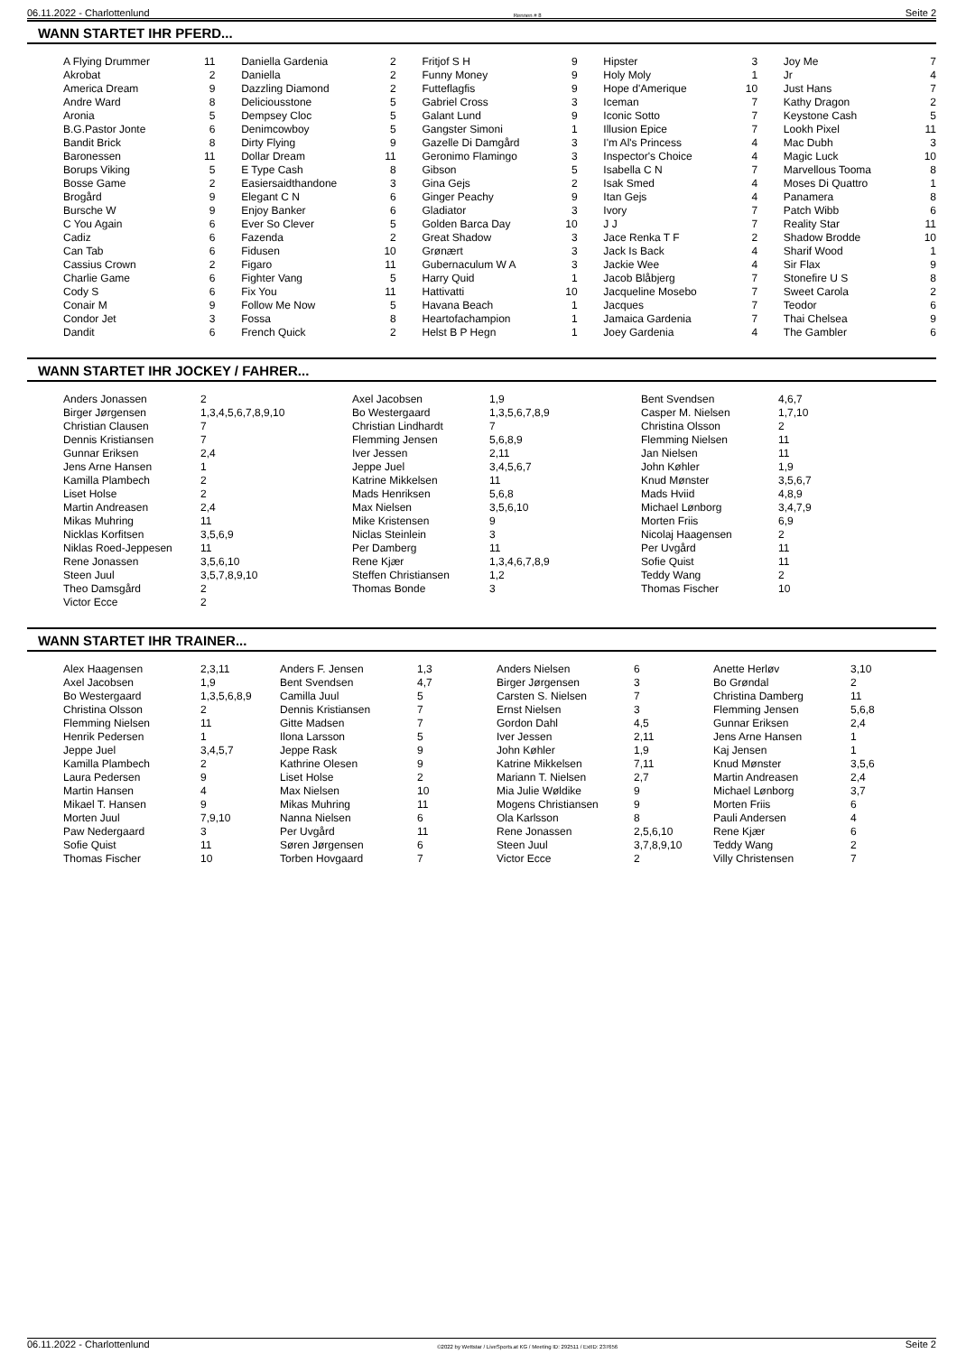06.11.2022 - Charlottenlund Rennen # 8 Seite 2
WANN STARTET IHR PFERD...
| A Flying Drummer | 11 | | Daniella Gardenia | 2 | | Fritjof S H | 9 | | Hipster | 3 | | Joy Me | 7 |
| Akrobat | 2 | | Daniella | 2 | | Funny Money | 9 | | Holy Moly | 1 | | Jr | 4 |
| America Dream | 9 | | Dazzling Diamond | 2 | | Futteflagfis | 9 | | Hope d'Amerique | 10 | | Just Hans | 7 |
| Andre Ward | 8 | | Deliciousstone | 5 | | Gabriel Cross | 3 | | Iceman | 7 | | Kathy Dragon | 2 |
| Aronia | 5 | | Dempsey Cloc | 5 | | Galant Lund | 9 | | Iconic Sotto | 7 | | Keystone Cash | 5 |
| B.G.Pastor Jonte | 6 | | Denimcowboy | 5 | | Gangster Simoni | 1 | | Illusion Epice | 7 | | Lookh Pixel | 11 |
| Bandit Brick | 8 | | Dirty Flying | 9 | | Gazelle Di Damgård | 3 | | I'm Al's Princess | 4 | | Mac Dubh | 3 |
| Baronessen | 11 | | Dollar Dream | 11 | | Geronimo Flamingo | 3 | | Inspector's Choice | 4 | | Magic Luck | 10 |
| Borups Viking | 5 | | E Type Cash | 8 | | Gibson | 5 | | Isabella C N | 7 | | Marvellous Tooma | 8 |
| Bosse Game | 2 | | Easiersaidthandone | 3 | | Gina Gejs | 2 | | Isak Smed | 4 | | Moses Di Quattro | 1 |
| Brogård | 9 | | Elegant C N | 6 | | Ginger Peachy | 9 | | Itan Gejs | 4 | | Panamera | 8 |
| Bursche W | 9 | | Enjoy Banker | 6 | | Gladiator | 3 | | Ivory | 7 | | Patch Wibb | 6 |
| C You Again | 6 | | Ever So Clever | 5 | | Golden Barca Day | 10 | | J J | 7 | | Reality Star | 11 |
| Cadiz | 6 | | Fazenda | 2 | | Great Shadow | 3 | | Jace Renka T F | 2 | | Shadow Brodde | 10 |
| Can Tab | 6 | | Fidusen | 10 | | Grønært | 3 | | Jack Is Back | 4 | | Sharif Wood | 1 |
| Cassius Crown | 2 | | Figaro | 11 | | Gubernaculum W A | 3 | | Jackie Wee | 4 | | Sir Flax | 9 |
| Charlie Game | 6 | | Fighter Vang | 5 | | Harry Quid | 1 | | Jacob Blåbjerg | 7 | | Stonefire U S | 8 |
| Cody S | 6 | | Fix You | 11 | | Hattivatti | 10 | | Jacqueline Mosebo | 7 | | Sweet Carola | 2 |
| Conair M | 9 | | Follow Me Now | 5 | | Havana Beach | 1 | | Jacques | 7 | | Teodor | 6 |
| Condor Jet | 3 | | Fossa | 8 | | Heartofachampion | 1 | | Jamaica Gardenia | 7 | | Thai Chelsea | 9 |
| Dandit | 6 | | French Quick | 2 | | Helst B P Hegn | 1 | | Joey Gardenia | 4 | | The Gambler | 6 |
WANN STARTET IHR JOCKEY / FAHRER...
| Anders Jonassen | 2 | Axel Jacobsen | 1,9 | Bent Svendsen | 4,6,7 |
| Birger Jørgensen | 1,3,4,5,6,7,8,9,10 | Bo Westergaard | 1,3,5,6,7,8,9 | Casper M. Nielsen | 1,7,10 |
| Christian Clausen | 7 | Christian Lindhardt | 7 | Christina Olsson | 2 |
| Dennis Kristiansen | 7 | Flemming Jensen | 5,6,8,9 | Flemming Nielsen | 11 |
| Gunnar Eriksen | 2,4 | Iver Jessen | 2,11 | Jan Nielsen | 11 |
| Jens Arne Hansen | 1 | Jeppe Juel | 3,4,5,6,7 | John Køhler | 1,9 |
| Kamilla Plambech | 2 | Katrine Mikkelsen | 11 | Knud Mønster | 3,5,6,7 |
| Liset Holse | 2 | Mads Henriksen | 5,6,8 | Mads Hviid | 4,8,9 |
| Martin Andreasen | 2,4 | Max Nielsen | 3,5,6,10 | Michael Lønborg | 3,4,7,9 |
| Mikas Muhring | 11 | Mike Kristensen | 9 | Morten Friis | 6,9 |
| Nicklas Korfitsen | 3,5,6,9 | Niclas Steinlein | 3 | Nicolaj Haagensen | 2 |
| Niklas Roed-Jeppesen | 11 | Per Damberg | 11 | Per Uvgård | 11 |
| Rene Jonassen | 3,5,6,10 | Rene Kjær | 1,3,4,6,7,8,9 | Sofie Quist | 11 |
| Steen Juul | 3,5,7,8,9,10 | Steffen Christiansen | 1,2 | Teddy Wang | 2 |
| Theo Damsgård | 2 | Thomas Bonde | 3 | Thomas Fischer | 10 |
| Victor Ecce | 2 | | | | |
WANN STARTET IHR TRAINER...
| Alex Haagensen | 2,3,11 | Anders F. Jensen | 1,3 | Anders Nielsen | 6 | Anette Herløv | 3,10 |
| Axel Jacobsen | 1,9 | Bent Svendsen | 4,7 | Birger Jørgensen | 3 | Bo Grøndal | 2 |
| Bo Westergaard | 1,3,5,6,8,9 | Camilla Juul | 5 | Carsten S. Nielsen | 7 | Christina Damberg | 11 |
| Christina Olsson | 2 | Dennis Kristiansen | 7 | Ernst Nielsen | 3 | Flemming Jensen | 5,6,8 |
| Flemming Nielsen | 11 | Gitte Madsen | 7 | Gordon Dahl | 4,5 | Gunnar Eriksen | 2,4 |
| Henrik Pedersen | 1 | Ilona Larsson | 5 | Iver Jessen | 2,11 | Jens Arne Hansen | 1 |
| Jeppe Juel | 3,4,5,7 | Jeppe Rask | 9 | John Køhler | 1,9 | Kaj Jensen | 1 |
| Kamilla Plambech | 2 | Kathrine Olesen | 9 | Katrine Mikkelsen | 7,11 | Knud Mønster | 3,5,6 |
| Laura Pedersen | 9 | Liset Holse | 2 | Mariann T. Nielsen | 2,7 | Martin Andreasen | 2,4 |
| Martin Hansen | 4 | Max Nielsen | 10 | Mia Julie Wøldike | 9 | Michael Lønborg | 3,7 |
| Mikael T. Hansen | 9 | Mikas Muhring | 11 | Mogens Christiansen | 9 | Morten Friis | 6 |
| Morten Juul | 7,9,10 | Nanna Nielsen | 6 | Ola Karlsson | 8 | Pauli Andersen | 4 |
| Paw Nedergaard | 3 | Per Uvgård | 11 | Rene Jonassen | 2,5,6,10 | Rene Kjær | 6 |
| Sofie Quist | 11 | Søren Jørgensen | 6 | Steen Juul | 3,7,8,9,10 | Teddy Wang | 2 |
| Thomas Fischer | 10 | Torben Hovgaard | 7 | Victor Ecce | 2 | Villy Christensen | 7 |
06.11.2022 - Charlottenlund ©2022 by Wettstar / LiveSports.at KG / Meeting ID: 292511 / ExtID: 237656 Seite 2